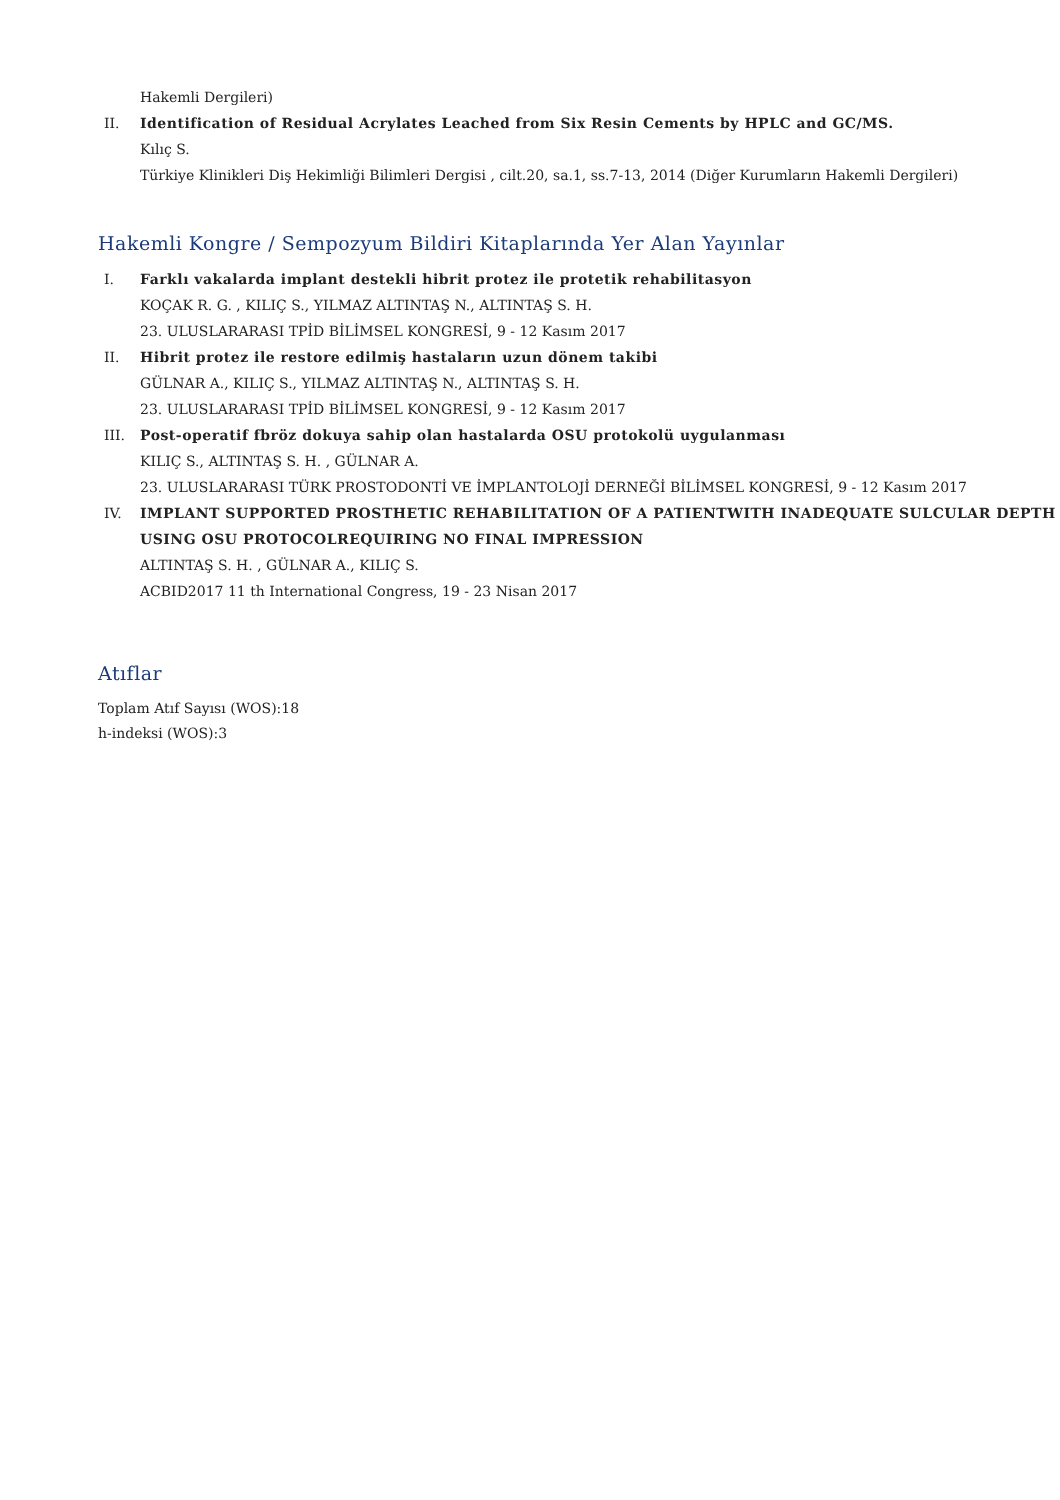Hakemli Dergileri)
II. Identification of Residual Acrylates Leached from Six Resin Cements by HPLC and GC/MS.
Kılıç S.
Türkiye Klinikleri Diş Hekimliği Bilimleri Dergisi , cilt.20, sa.1, ss.7-13, 2014 (Diğer Kurumların Hakemli Dergileri)
Hakemli Kongre / Sempozyum Bildiri Kitaplarında Yer Alan Yayınlar
I. Farklı vakalarda implant destekli hibrit protez ile protetik rehabilitasyon
KOÇAK R. G. , KILIÇ S., YILMAZ ALTINTAŞ N., ALTINTAŞ S. H.
23. ULUSLARARASI TPİD BİLİMSEL KONGRESİ, 9 - 12 Kasım 2017
II. Hibrit protez ile restore edilmiş hastaların uzun dönem takibi
GÜLNAR A., KILIÇ S., YILMAZ ALTINTAŞ N., ALTINTAŞ S. H.
23. ULUSLARARASI TPİD BİLİMSEL KONGRESİ, 9 - 12 Kasım 2017
III. Post-operatif fbröz dokuya sahip olan hastalarda OSU protokolü uygulanması
KILIÇ S., ALTINTAŞ S. H. , GÜLNAR A.
23. ULUSLARARASI TÜRK PROSTODONTİ VE İMPLANTOLOJİ DERNEĞİ BİLİMSEL KONGRESİ, 9 - 12 Kasım 2017
IV. IMPLANT SUPPORTED PROSTHETIC REHABILITATION OF A PATIENTWITH INADEQUATE SULCULAR DEPTH USING OSU PROTOCOLREQUIRING NO FINAL IMPRESSION
ALTINTAŞ S. H. , GÜLNAR A., KILIÇ S.
ACBID2017 11 th International Congress, 19 - 23 Nisan 2017
Atıflar
Toplam Atıf Sayısı (WOS):18
h-indeksi (WOS):3